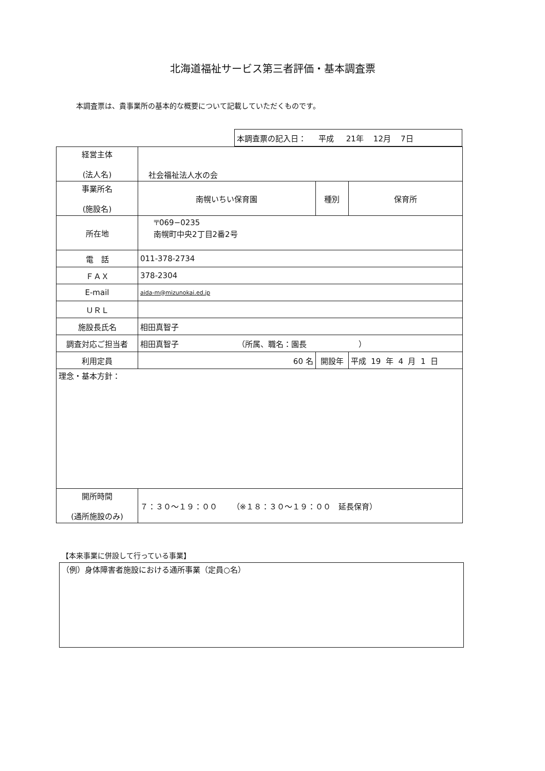北海道福祉サービス第三者評価・基本調査票
本調査票は、貴事業所の基本的な概要について記載していただくものです。
| 本調査票の記入日： 平成 21年 12月 7日 |
| 経営主体 (法人名) | 社会福祉法人水の会 | | |
| 事業所名 (施設名) | 南幌いちい保育園 | 種別 | 保育所 |
| 所在地 | 〒069−0235 南幌町中央2丁目2番2号 | | |
| 電 話 | 011-378-2734 | | |
| ＦＡＸ | 378-2304 | | |
| E-mail | aida-m@mizunokai.ed.jp | | |
| ＵＲＬ | | | |
| 施設長氏名 | 相田真智子 | | |
| 調査対応ご担当者 | 相田真智子 （所属、職名：園長 ） | | |
| 利用定員 | 60 名 | 開設年 | 平成 19 年 4 月 1 日 |
| 理念・基本方針： | | | |
| 開所時間 (通所施設のみ) | ７：３０〜１９：００ （※１８：３０〜１９：００ 延長保育） | | |
【本来事業に併設して行っている事業】
| （例）身体障害者施設における通所事業（定員○名） |